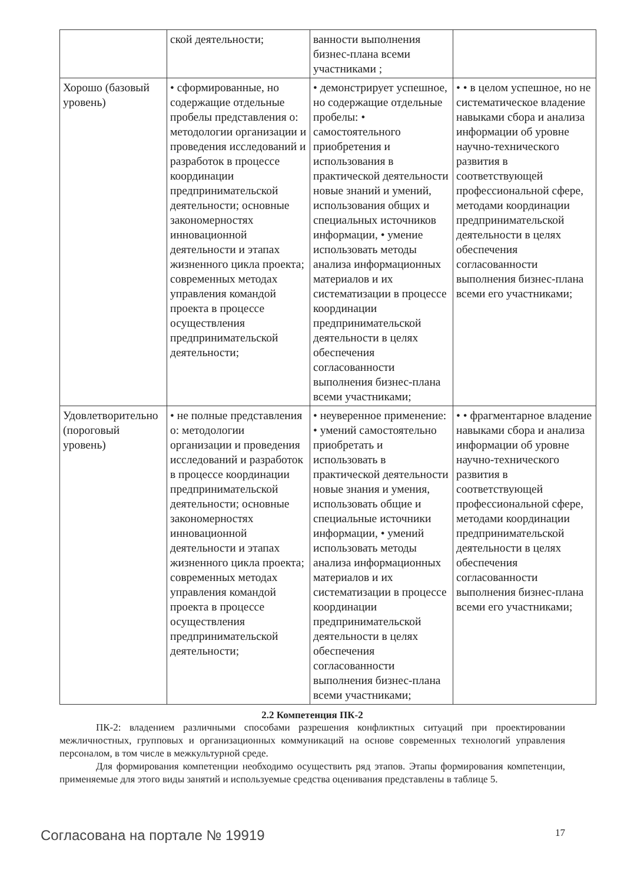| | ской деятельности; | ванности выполнения бизнес-плана всеми участниками ; | |
| Хорошо (базовый уровень) | • сформированные, но содержащие отдельные пробелы представления о: методологии организации и проведения исследований и разработок в процессе координации предпринимательской деятельности; основные закономерностях инновационной деятельности и этапах жизненного цикла проекта; современных методах управления командой проекта в процессе осуществления предпринимательской деятельности; | • демонстрирует успешное, но содержащие отдельные пробелы: • самостоятельного приобретения и использования в практической деятельности новые знаний и умений, использования общих и специальных источников информации, • умение использовать методы анализа информационных материалов и их систематизации в процессе координации предпринимательской деятельности в целях обеспечения согласованности выполнения бизнес-плана всеми участниками; | • • в целом успешное, но не систематическое владение навыками сбора и анализа информации об уровне научно-технического развития в соответствующей профессиональной сфере, методами координации предпринимательской деятельности в целях обеспечения согласованности выполнения бизнес-плана всеми его участниками; |
| Удовлетворительно (пороговый уровень) | • не полные представления о: методологии организации и проведения исследований и разработок в процессе координации предпринимательской деятельности; основные закономерностях инновационной деятельности и этапах жизненного цикла проекта; современных методах управления командой проекта в процессе осуществления предпринимательской деятельности; | • неуверенное применение: • умений самостоятельно приобретать и использовать в практической деятельности новые знания и умения, использовать общие и специальные источники информации, • умений использовать методы анализа информационных материалов и их систематизации в процессе координации предпринимательской деятельности в целях обеспечения согласованности выполнения бизнес-плана всеми участниками; | • • фрагментарное владение навыками сбора и анализа информации об уровне научно-технического развития в соответствующей профессиональной сфере, методами координации предпринимательской деятельности в целях обеспечения согласованности выполнения бизнес-плана всеми его участниками; |
2.2 Компетенция ПК-2
ПК-2: владением различными способами разрешения конфликтных ситуаций при проектировании межличностных, групповых и организационных коммуникаций на основе современных технологий управления персоналом, в том числе в межкультурной среде.
Для формирования компетенции необходимо осуществить ряд этапов. Этапы формирования компетенции, применяемые для этого виды занятий и используемые средства оценивания представлены в таблице 5.
Согласована на портале № 19919 17